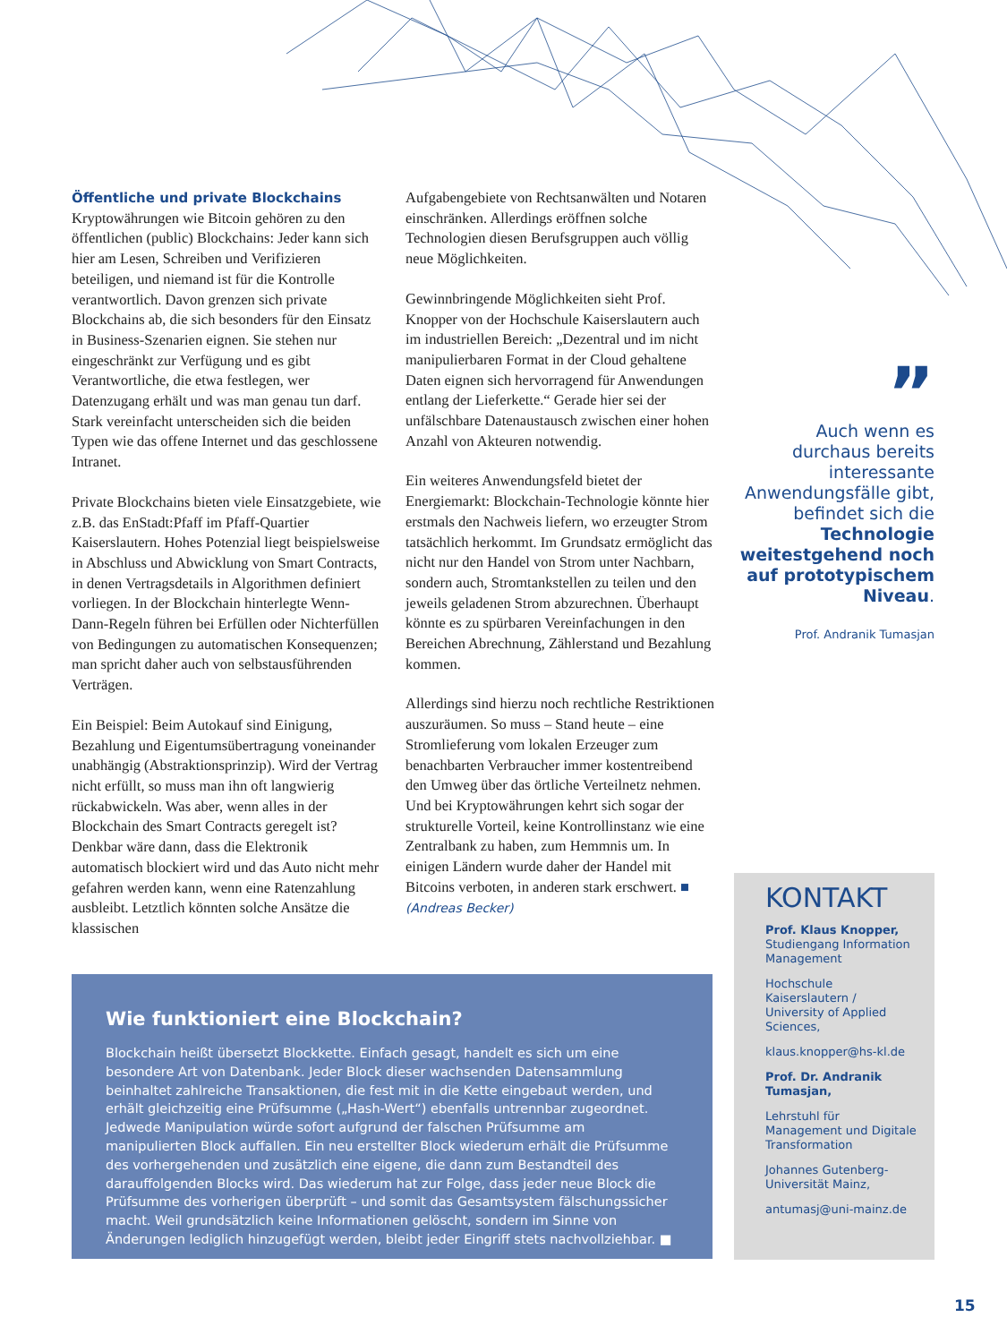Öffentliche und private Blockchains
Kryptowährungen wie Bitcoin gehören zu den öffentlichen (public) Blockchains: Jeder kann sich hier am Lesen, Schreiben und Verifizieren beteiligen, und niemand ist für die Kontrolle verantwortlich. Davon grenzen sich private Blockchains ab, die sich besonders für den Einsatz in Business-Szenarien eignen. Sie stehen nur eingeschränkt zur Verfügung und es gibt Verantwortliche, die etwa festlegen, wer Datenzugang erhält und was man genau tun darf. Stark vereinfacht unterscheiden sich die beiden Typen wie das offene Internet und das geschlossene Intranet.
Private Blockchains bieten viele Einsatzgebiete, wie z.B. das EnStadt:Pfaff im Pfaff-Quartier Kaiserslautern. Hohes Potenzial liegt beispielsweise in Abschluss und Abwicklung von Smart Contracts, in denen Vertragsdetails in Algorithmen definiert vorliegen. In der Blockchain hinterlegte Wenn-Dann-Regeln führen bei Erfüllen oder Nichterfüllen von Bedingungen zu automatischen Konsequenzen; man spricht daher auch von selbstausführenden Verträgen.
Ein Beispiel: Beim Autokauf sind Einigung, Bezahlung und Eigentumsübertragung voneinander unabhängig (Abstraktionsprinzip). Wird der Vertrag nicht erfüllt, so muss man ihn oft langwierig rückabwickeln. Was aber, wenn alles in der Blockchain des Smart Contracts geregelt ist? Denkbar wäre dann, dass die Elektronik automatisch blockiert wird und das Auto nicht mehr gefahren werden kann, wenn eine Ratenzahlung ausbleibt. Letztlich könnten solche Ansätze die klassischen
Aufgabengebiete von Rechtsanwälten und Notaren einschränken. Allerdings eröffnen solche Technologien diesen Berufsgruppen auch völlig neue Möglichkeiten.
Gewinnbringende Möglichkeiten sieht Prof. Knopper von der Hochschule Kaiserslautern auch im industriellen Bereich: „Dezentral und im nicht manipulierbaren Format in der Cloud gehaltene Daten eignen sich hervorragend für Anwendungen entlang der Lieferkette.“ Gerade hier sei der unfälschbare Datenaustausch zwischen einer hohen Anzahl von Akteuren notwendig.
Ein weiteres Anwendungsfeld bietet der Energiemarkt: Blockchain-Technologie könnte hier erstmals den Nachweis liefern, wo erzeugter Strom tatsächlich herkommt. Im Grundsatz ermöglicht das nicht nur den Handel von Strom unter Nachbarn, sondern auch, Stromtankstellen zu teilen und den jeweils geladenen Strom abzurechnen. Überhaupt könnte es zu spürbaren Vereinfachungen in den Bereichen Abrechnung, Zählerstand und Bezahlung kommen.
Allerdings sind hierzu noch rechtliche Restriktionen auszuräumen. So muss – Stand heute – eine Stromlieferung vom lokalen Erzeuger zum benachbarten Verbraucher immer kostentreibend den Umweg über das örtliche Verteilnetz nehmen. Und bei Kryptowährungen kehrt sich sogar der strukturelle Vorteil, keine Kontrollinstanz wie eine Zentralbank zu haben, zum Hemmnis um. In einigen Ländern wurde daher der Handel mit Bitcoins verboten, in anderen stark erschwert. ■
(Andreas Becker)
”
Auch wenn es durchaus bereits interessante Anwendungsfälle gibt, befindet sich die Technologie weitestgehend noch auf prototypischem Niveau.
Prof. Andranik Tumasjan
Wie funktioniert eine Blockchain?
Blockchain heißt übersetzt Blockkette. Einfach gesagt, handelt es sich um eine besondere Art von Datenbank. Jeder Block dieser wachsenden Datensammlung beinhaltet zahlreiche Transaktionen, die fest mit in die Kette eingebaut werden, und erhält gleichzeitig eine Prüfsumme („Hash-Wert“) ebenfalls untrennbar zugeordnet. Jedwede Manipulation würde sofort aufgrund der falschen Prüfsumme am manipulierten Block auffallen. Ein neu erstellter Block wiederum erhält die Prüfsumme des vorhergehenden und zusätzlich eine eigene, die dann zum Bestandteil des darauffolgenden Blocks wird. Das wiederum hat zur Folge, dass jeder neue Block die Prüfsumme des vorherigen überprüft – und somit das Gesamtsystem fälschungssicher macht. Weil grundsätzlich keine Informationen gelöscht, sondern im Sinne von Änderungen lediglich hinzugefügt werden, bleibt jeder Eingriff stets nachvollziehbar. ■
KONTAKT
Prof. Klaus Knopper,
Studiengang Information Management
Hochschule Kaiserslautern / University of Applied Sciences,
klaus.knopper@hs-kl.de
Prof. Dr. Andranik Tumasjan,
Lehrstuhl für Management und Digitale Transformation
Johannes Gutenberg-Universität Mainz,
antumasj@uni-mainz.de
15